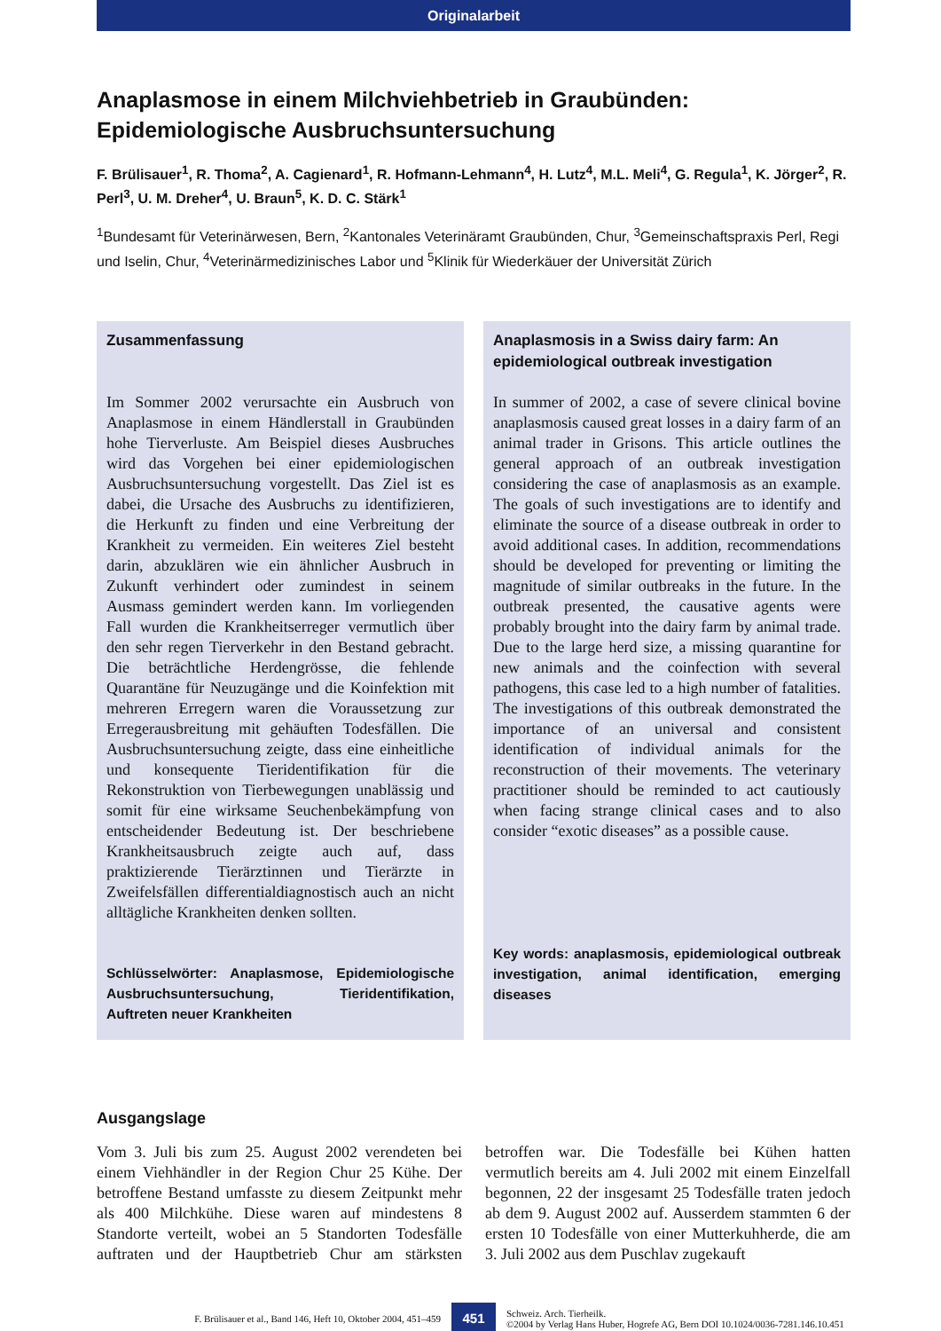Originalarbeit
Anaplasmose in einem Milchviehbetrieb in Graubünden:
Epidemiologische Ausbruchsuntersuchung
F. Brülisauer<sup>1</sup>, R. Thoma<sup>2</sup>, A. Cagienard<sup>1</sup>, R. Hofmann-Lehmann<sup>4</sup>, H. Lutz<sup>4</sup>, M.L. Meli<sup>4</sup>, G. Regula<sup>1</sup>, K. Jörger<sup>2</sup>, R. Perl<sup>3</sup>, U. M. Dreher<sup>4</sup>, U. Braun<sup>5</sup>, K. D. C. Stärk<sup>1</sup>
<sup>1</sup> Bundesamt für Veterinärwesen, Bern, <sup>2</sup>Kantonales Veterinäramt Graubünden, Chur, <sup>3</sup>Gemeinschaftspraxis Perl, Regi und Iselin, Chur, <sup>4</sup>Veterinärmedizinisches Labor und <sup>5</sup>Klinik für Wiederkäuer der Universität Zürich
Zusammenfassung
Im Sommer 2002 verursachte ein Ausbruch von Anaplasmose in einem Händlerstall in Graubünden hohe Tierverluste. Am Beispiel dieses Ausbruches wird das Vorgehen bei einer epidemiologischen Ausbruchsuntersuchung vorgestellt. Das Ziel ist es dabei, die Ursache des Ausbruchs zu identifizieren, die Herkunft zu finden und eine Verbreitung der Krankheit zu vermeiden. Ein weiteres Ziel besteht darin, abzuklären wie ein ähnlicher Ausbruch in Zukunft verhindert oder zumindest in seinem Ausmass gemindert werden kann. Im vorliegenden Fall wurden die Krankheitserreger vermutlich über den sehr regen Tierverkehr in den Bestand gebracht. Die beträchtliche Herdengrösse, die fehlende Quarantäne für Neuzugänge und die Koinfektion mit mehreren Erregern waren die Voraussetzung zur Erregerausbreitung mit gehäuften Todesfällen. Die Ausbruchsuntersuchung zeigte, dass eine einheitliche und konsequente Tieridentifikation für die Rekonstruktion von Tierbewegungen unablässig und somit für eine wirksame Seuchenbekämpfung von entscheidender Bedeutung ist. Der beschriebene Krankheitsausbruch zeigte auch auf, dass praktizierende Tierärztinnen und Tierärzte in Zweifelsfällen differentialdiagnostisch auch an nicht alltägliche Krankheiten denken sollten.
Schlüsselwörter: Anaplasmose, Epidemiologische Ausbruchsuntersuchung, Tieridentifikation, Auftreten neuer Krankheiten
Anaplasmosis in a Swiss dairy farm: An epidemiological outbreak investigation
In summer of 2002, a case of severe clinical bovine anaplasmosis caused great losses in a dairy farm of an animal trader in Grisons. This article outlines the general approach of an outbreak investigation considering the case of anaplasmosis as an example. The goals of such investigations are to identify and eliminate the source of a disease outbreak in order to avoid additional cases. In addition, recommendations should be developed for preventing or limiting the magnitude of similar outbreaks in the future. In the outbreak presented, the causative agents were probably brought into the dairy farm by animal trade. Due to the large herd size, a missing quarantine for new animals and the coinfection with several pathogens, this case led to a high number of fatalities. The investigations of this outbreak demonstrated the importance of an universal and consistent identification of individual animals for the reconstruction of their movements. The veterinary practitioner should be reminded to act cautiously when facing strange clinical cases and to also consider “exotic diseases” as a possible cause.
Key words: anaplasmosis, epidemiological outbreak investigation, animal identification, emerging diseases
Ausgangslage
Vom 3. Juli bis zum 25. August 2002 verendeten bei einem Viehhändler in der Region Chur 25 Kühe. Der betroffene Bestand umfasste zu diesem Zeitpunkt mehr als 400 Milchkühe. Diese waren auf mindestens 8 Standorte verteilt, wobei an 5 Standorten Todesfälle auftraten und der Hauptbetrieb Chur am stärksten betroffen war. Die Todesfälle bei Kühen hatten vermutlich bereits am 4. Juli 2002 mit einem Einzelfall begonnen, 22 der insgesamt 25 Todesfälle traten jedoch ab dem 9. August 2002 auf. Ausserdem stammten 6 der ersten 10 Todesfälle von einer Mutterkuhherde, die am 3. Juli 2002 aus dem Puschlav zugekauft
F. Brülisauer et al., Band 146, Heft 10, Oktober 2004, 451–459
451
Schweiz. Arch. Tierheilk.
©2004 by Verlag Hans Huber, Hogrefe AG, Bern DOI 10.1024/0036-7281.146.10.451